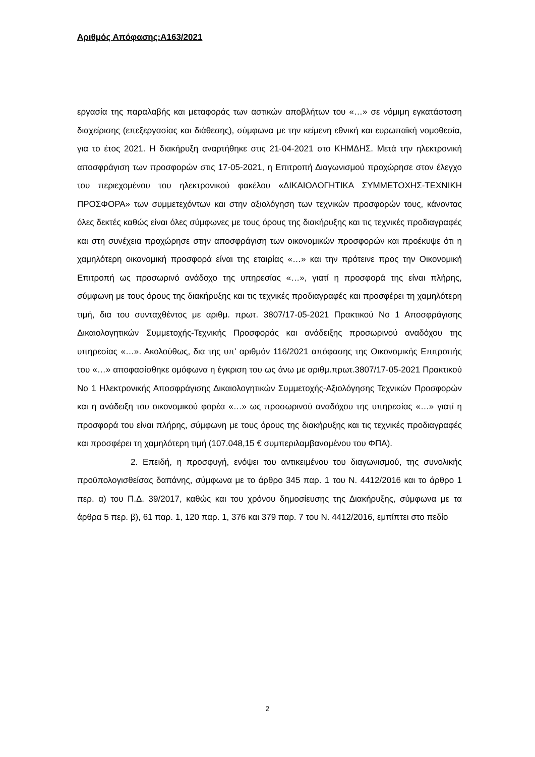Αριθμός Απόφασης:Α163/2021
εργασία της παραλαβής και μεταφοράς των αστικών αποβλήτων του «…» σε νόμιμη εγκατάσταση διαχείρισης (επεξεργασίας και διάθεσης), σύμφωνα με την κείμενη εθνική και ευρωπαϊκή νομοθεσία, για το έτος 2021. Η διακήρυξη αναρτήθηκε στις 21-04-2021 στο ΚΗΜΔΗΣ. Μετά την ηλεκτρονική αποσφράγιση των προσφορών στις 17-05-2021, η Επιτροπή Διαγωνισμού προχώρησε στον έλεγχο του περιεχομένου του ηλεκτρονικού φακέλου «ΔΙΚΑΙΟΛΟΓΗΤΙΚΑ ΣΥΜΜΕΤΟΧΗΣ-ΤΕΧΝΙΚΗ ΠΡΟΣΦΟΡΑ» των συμμετεχόντων και στην αξιολόγηση των τεχνικών προσφορών τους, κάνοντας όλες δεκτές καθώς είναι όλες σύμφωνες με τους όρους της διακήρυξης και τις τεχνικές προδιαγραφές και στη συνέχεια προχώρησε στην αποσφράγιση των οικονομικών προσφορών και προέκυψε ότι η χαμηλότερη οικονομική προσφορά είναι της εταιρίας «…» και την πρότεινε προς την Οικονομική Επιτροπή ως προσωρινό ανάδοχο της υπηρεσίας «…», γιατί η προσφορά της είναι πλήρης, σύμφωνη με τους όρους της διακήρυξης και τις τεχνικές προδιαγραφές και προσφέρει τη χαμηλότερη τιμή, δια του συνταχθέντος με αριθμ. πρωτ. 3807/17-05-2021 Πρακτικού Νο 1 Αποσφράγισης Δικαιολογητικών Συμμετοχής-Τεχνικής Προσφοράς και ανάδειξης προσωρινού αναδόχου της υπηρεσίας «…». Ακολούθως, δια της υπ' αριθμόν 116/2021 απόφασης της Οικονομικής Επιτροπής του «…» αποφασίσθηκε ομόφωνα η έγκριση του ως άνω με αριθμ.πρωτ.3807/17-05-2021 Πρακτικού Νο 1 Ηλεκτρονικής Αποσφράγισης Δικαιολογητικών Συμμετοχής-Αξιολόγησης Τεχνικών Προσφορών και η ανάδειξη του οικονομικού φορέα «…» ως προσωρινού αναδόχου της υπηρεσίας «…» γιατί η προσφορά του είναι πλήρης, σύμφωνη με τους όρους της διακήρυξης και τις τεχνικές προδιαγραφές και προσφέρει τη χαμηλότερη τιμή (107.048,15 € συμπεριλαμβανομένου του ΦΠΑ).
2. Επειδή, η προσφυγή, ενόψει του αντικειμένου του διαγωνισμού, της συνολικής προϋπολογισθείσας δαπάνης, σύμφωνα με το άρθρο 345 παρ. 1 του Ν. 4412/2016 και το άρθρο 1 περ. α) του Π.Δ. 39/2017, καθώς και του χρόνου δημοσίευσης της Διακήρυξης, σύμφωνα με τα άρθρα 5 περ. β), 61 παρ. 1, 120 παρ. 1, 376 και 379 παρ. 7 του Ν. 4412/2016, εμπίπτει στο πεδίο
2